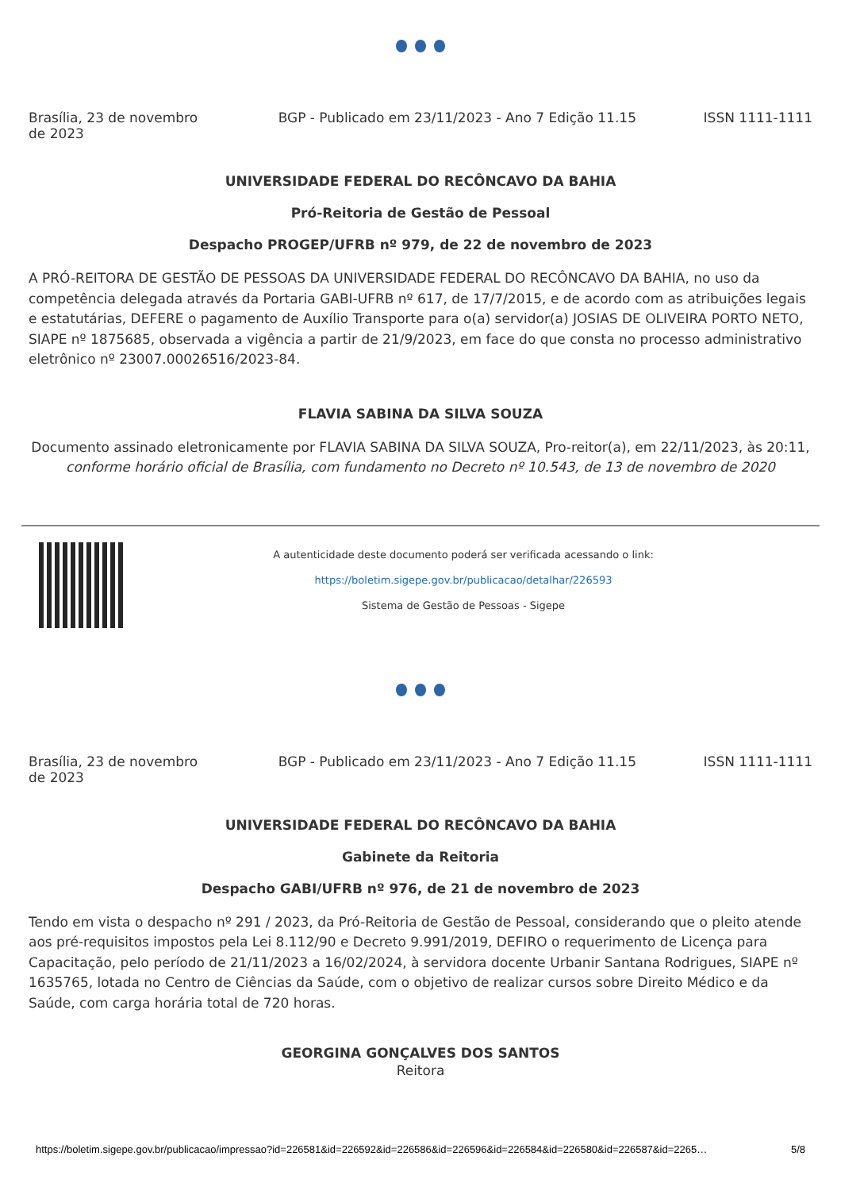Brasília, 23 de novembro de 2023
BGP - Publicado em 23/11/2023 - Ano 7 Edição 11.15
ISSN 1111-1111
UNIVERSIDADE FEDERAL DO RECÔNCAVO DA BAHIA
Pró-Reitoria de Gestão de Pessoal
Despacho PROGEP/UFRB nº 979, de 22 de novembro de 2023
A PRÓ-REITORA DE GESTÃO DE PESSOAS DA UNIVERSIDADE FEDERAL DO RECÔNCAVO DA BAHIA, no uso da competência delegada através da Portaria GABI-UFRB nº 617, de 17/7/2015, e de acordo com as atribuições legais e estatutárias, DEFERE o pagamento de Auxílio Transporte para o(a) servidor(a) JOSIAS DE OLIVEIRA PORTO NETO, SIAPE nº 1875685, observada a vigência a partir de 21/9/2023, em face do que consta no processo administrativo eletrônico nº 23007.00026516/2023-84.
FLAVIA SABINA DA SILVA SOUZA
Documento assinado eletronicamente por FLAVIA SABINA DA SILVA SOUZA, Pro-reitor(a), em 22/11/2023, às 20:11,
conforme horário oficial de Brasília, com fundamento no Decreto nº 10.543, de 13 de novembro de 2020
A autenticidade deste documento poderá ser verificada acessando o link:
https://boletim.sigepe.gov.br/publicacao/detalhar/226593
Sistema de Gestão de Pessoas - Sigepe
Brasília, 23 de novembro de 2023
BGP - Publicado em 23/11/2023 - Ano 7 Edição 11.15
ISSN 1111-1111
UNIVERSIDADE FEDERAL DO RECÔNCAVO DA BAHIA
Gabinete da Reitoria
Despacho GABI/UFRB nº 976, de 21 de novembro de 2023
Tendo em vista o despacho nº 291 / 2023, da Pró-Reitoria de Gestão de Pessoal, considerando que o pleito atende aos pré-requisitos impostos pela Lei 8.112/90 e Decreto 9.991/2019, DEFIRO o requerimento de Licença para Capacitação, pelo período de 21/11/2023 a 16/02/2024, à servidora docente Urbanir Santana Rodrigues, SIAPE nº 1635765, lotada no Centro de Ciências da Saúde, com o objetivo de realizar cursos sobre Direito Médico e da Saúde, com carga horária total de 720 horas.
GEORGINA GONÇALVES DOS SANTOS
Reitora
https://boletim.sigepe.gov.br/publicacao/impressao?id=226581&id=226592&id=226586&id=226596&id=226584&id=226580&id=226587&id=2265… 5/8